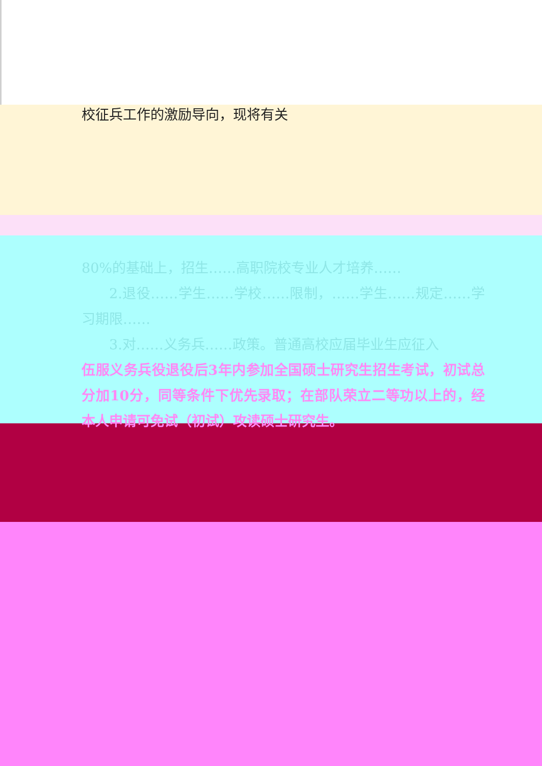校征兵工作的激励导向，现将有关
80%的基础上，招生……高职院校专业人才培养……
2.退役……学生……学校……限制，……学生……规定……学习期限……
3.对……义务兵……政策。普通高校应届毕业生应征入
伍服义务兵役退役后3年内参加全国硕士研究生招生考试，初试总分加10分，同等条件下优先录取；在部队荣立二等功以上的，经本人申请可免试（初试）攻读硕士研究生。